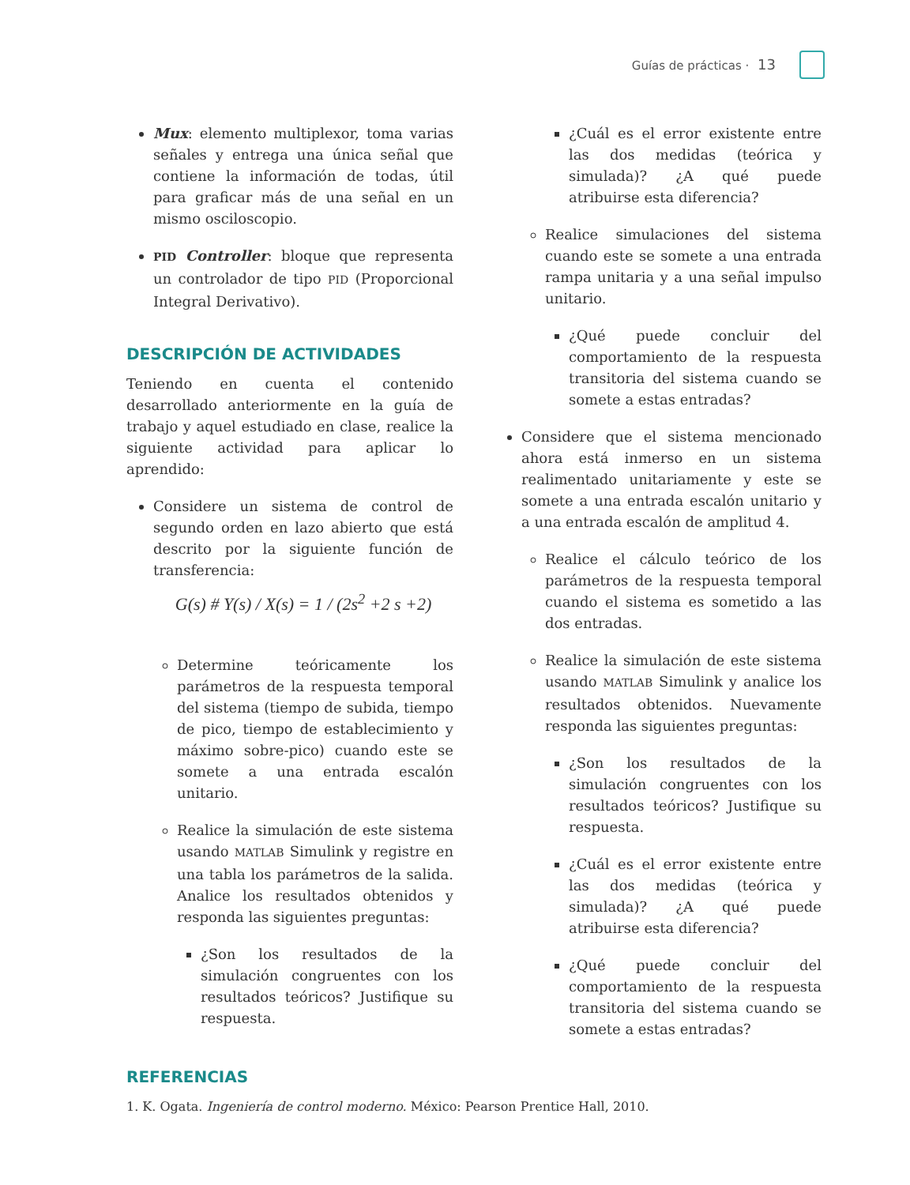Guías de prácticas · 13
Mux: elemento multiplexor, toma varias señales y entrega una única señal que contiene la información de todas, útil para graficar más de una señal en un mismo osciloscopio.
PID Controller: bloque que representa un controlador de tipo PID (Proporcional Integral Derivativo).
DESCRIPCIÓN DE ACTIVIDADES
Teniendo en cuenta el contenido desarrollado anteriormente en la guía de trabajo y aquel estudiado en clase, realice la siguiente actividad para aplicar lo aprendido:
Considere un sistema de control de segundo orden en lazo abierto que está descrito por la siguiente función de transferencia:
G(s) # Y(s) / X(s) = 1 / (2s<sup>2</sup> +2 s +2)
Determine teóricamente los parámetros de la respuesta temporal del sistema (tiempo de subida, tiempo de pico, tiempo de establecimiento y máximo sobre-pico) cuando este se somete a una entrada escalón unitario.
Realice la simulación de este sistema usando MATLAB Simulink y registre en una tabla los parámetros de la salida. Analice los resultados obtenidos y responda las siguientes preguntas:
¿Son los resultados de la simulación congruentes con los resultados teóricos? Justifique su respuesta.
¿Cuál es el error existente entre las dos medidas (teórica y simulada)? ¿A qué puede atribuirse esta diferencia?
Realice simulaciones del sistema cuando este se somete a una entrada rampa unitaria y a una señal impulso unitario.
¿Qué puede concluir del comportamiento de la respuesta transitoria del sistema cuando se somete a estas entradas?
Considere que el sistema mencionado ahora está inmerso en un sistema realimentado unitariamente y este se somete a una entrada escalón unitario y a una entrada escalón de amplitud 4.
Realice el cálculo teórico de los parámetros de la respuesta temporal cuando el sistema es sometido a las dos entradas.
Realice la simulación de este sistema usando MATLAB Simulink y analice los resultados obtenidos. Nuevamente responda las siguientes preguntas:
¿Son los resultados de la simulación congruentes con los resultados teóricos? Justifique su respuesta.
¿Cuál es el error existente entre las dos medidas (teórica y simulada)? ¿A qué puede atribuirse esta diferencia?
¿Qué puede concluir del comportamiento de la respuesta transitoria del sistema cuando se somete a estas entradas?
REFERENCIAS
1. K. Ogata. Ingeniería de control moderno. México: Pearson Prentice Hall, 2010.